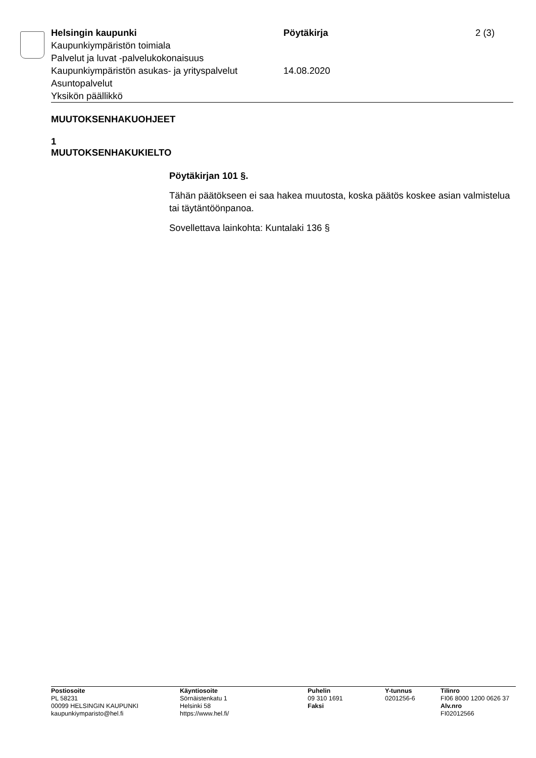Helsingin kaupunki Pöytäkirja 2 (3)
Kaupunkiympäristön toimiala
Palvelut ja luvat -palvelukokonaisuus
Kaupunkiympäristön asukas- ja yrityspalvelut
14.08.2020
Asuntopalvelut
Yksikön päällikkö
MUUTOKSENHAKUOHJEET
1
MUUTOKSENHAKUKIELTO
Pöytäkirjan 101 §.
Tähän päätökseen ei saa hakea muutosta, koska päätös koskee asian valmistelua tai täytäntöönpanoa.
Sovellettava lainkohta: Kuntalaki 136 §
Postiosoite
PL 58231
00099 HELSINGIN KAUPUNKI
kaupunkiymparisto@hel.fi
Käyntiosoite
Sörnäistenkatu 1
Helsinki 58
https://www.hel.fi/
Puhelin
09 310 1691
Faksi
Y-tunnus
0201256-6
Tilinro
FI06 8000 1200 0626 37
Alv.nro
FI02012566